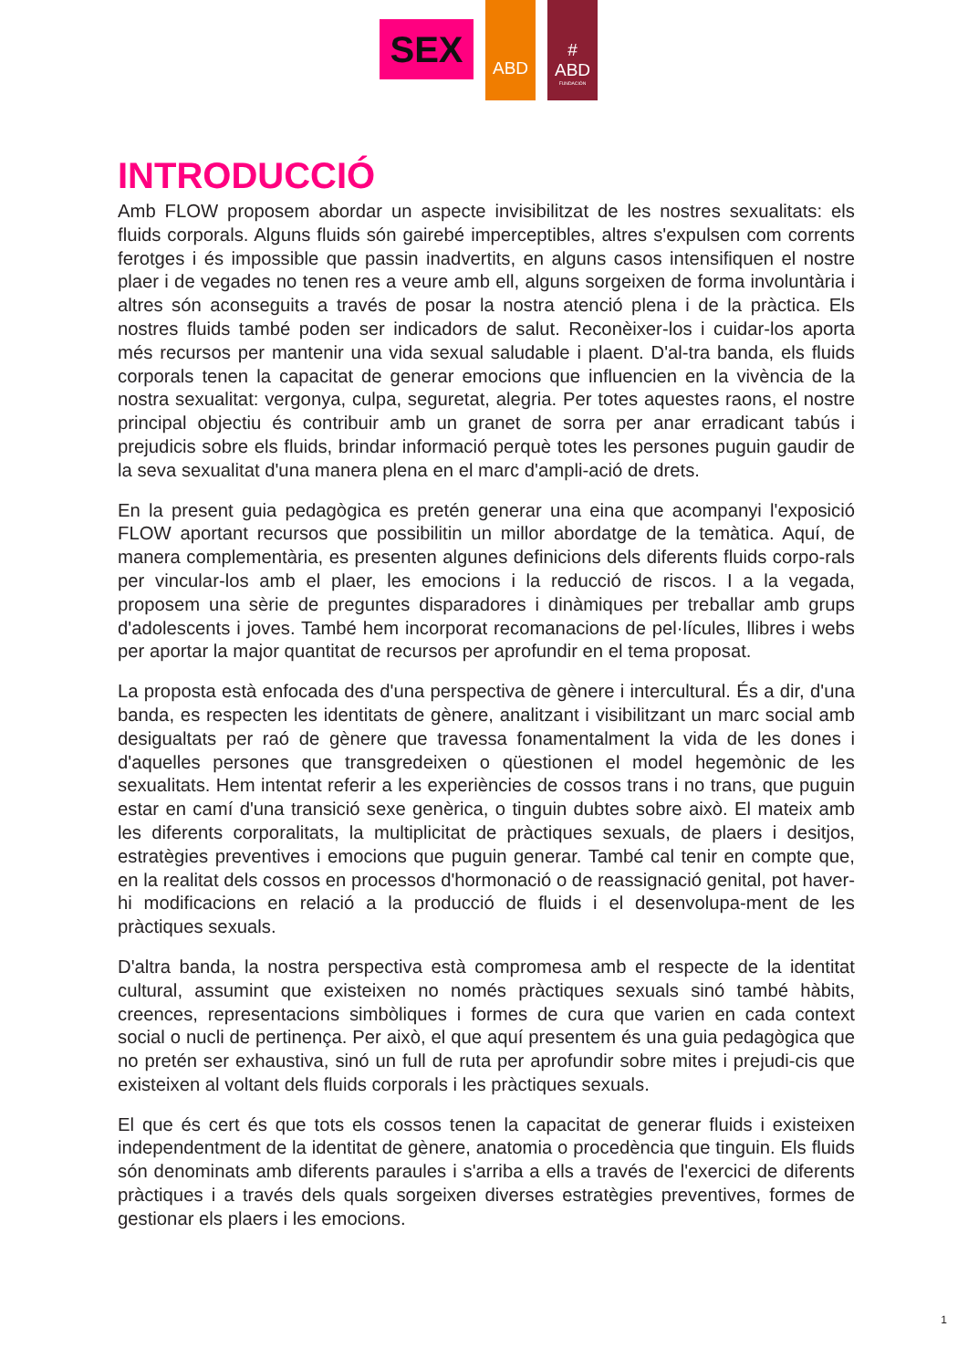SEX
ABD #
ABD
FUNDACIÓN
INTRODUCCIÓ
Amb FLOW proposem abordar un aspecte invisibilitzat de les nostres sexualitats: els fluids corporals. Alguns fluids són gairebé imperceptibles, altres s'expulsen com corrents ferotges i és impossible que passin inadvertits, en alguns casos intensifiquen el nostre plaer i de vegades no tenen res a veure amb ell, alguns sorgeixen de forma involuntària i altres són aconseguits a través de posar la nostra atenció plena i de la pràctica. Els nostres fluids també poden ser indicadors de salut. Reconèixer-los i cuidar-los aporta més recursos per mantenir una vida sexual saludable i plaent. D'al-tra banda, els fluids corporals tenen la capacitat de generar emocions que influencien en la vivència de la nostra sexualitat: vergonya, culpa, seguretat, alegria. Per totes aquestes raons, el nostre principal objectiu és contribuir amb un granet de sorra per anar erradicant tabús i prejudicis sobre els fluids, brindar informació perquè totes les persones puguin gaudir de la seva sexualitat d'una manera plena en el marc d'ampli-ació de drets.
En la present guia pedagògica es pretén generar una eina que acompanyi l'exposició FLOW aportant recursos que possibilitin un millor abordatge de la temàtica. Aquí, de manera complementària, es presenten algunes definicions dels diferents fluids corpo-rals per vincular-los amb el plaer, les emocions i la reducció de riscos. I a la vegada, proposem una sèrie de preguntes disparadores i dinàmiques per treballar amb grups d'adolescents i joves. També hem incorporat recomanacions de pel·lícules, llibres i webs per aportar la major quantitat de recursos per aprofundir en el tema proposat.
La proposta està enfocada des d'una perspectiva de gènere i intercultural. És a dir, d'una banda, es respecten les identitats de gènere, analitzant i visibilitzant un marc social amb desigualtats per raó de gènere que travessa fonamentalment la vida de les dones i d'aquelles persones que transgredeixen o qüestionen el model hegemònic de les sexualitats. Hem intentat referir a les experiències de cossos trans i no trans, que puguin estar en camí d'una transició sexe genèrica, o tinguin dubtes sobre això. El mateix amb les diferents corporalitats, la multiplicitat de pràctiques sexuals, de plaers i desitjos, estratègies preventives i emocions que puguin generar. També cal tenir en compte que, en la realitat dels cossos en processos d'hormonació o de reassignació genital, pot haver-hi modificacions en relació a la producció de fluids i el desenvolupa-ment de les pràctiques sexuals.
D'altra banda, la nostra perspectiva està compromesa amb el respecte de la identitat cultural, assumint que existeixen no només pràctiques sexuals sinó també hàbits, creences, representacions simbòliques i formes de cura que varien en cada context social o nucli de pertinença. Per això, el que aquí presentem és una guia pedagògica que no pretén ser exhaustiva, sinó un full de ruta per aprofundir sobre mites i prejudi-cis que existeixen al voltant dels fluids corporals i les pràctiques sexuals.
El que és cert és que tots els cossos tenen la capacitat de generar fluids i existeixen independentment de la identitat de gènere, anatomia o procedència que tinguin. Els fluids són denominats amb diferents paraules i s'arriba a ells a través de l'exercici de diferents pràctiques i a través dels quals sorgeixen diverses estratègies preventives, formes de gestionar els plaers i les emocions.
1